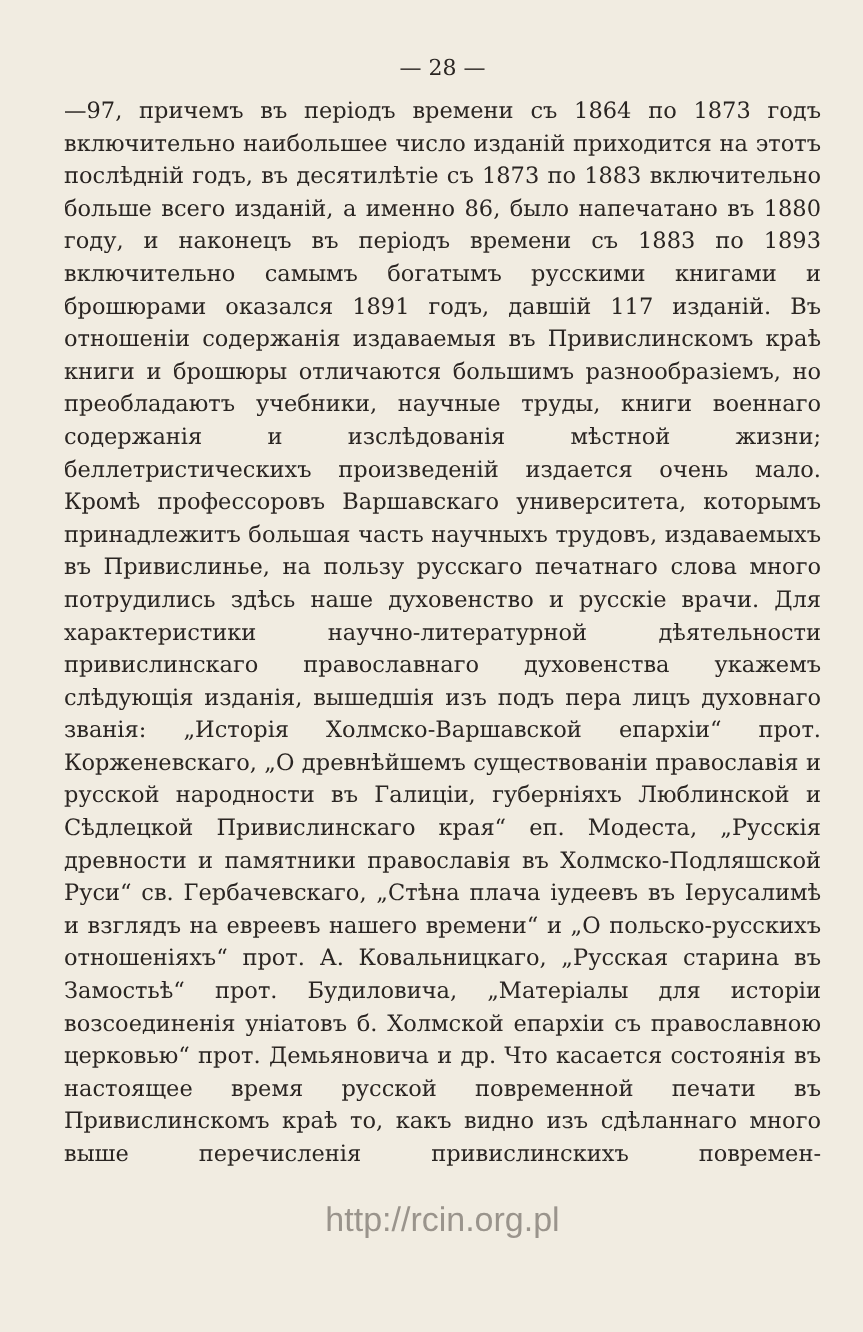— 28 —
—97, причемъ въ періодъ времени съ 1864 по 1873 годъ включительно наибольшее число изданій приходится на этотъ послѣдній годъ, въ десятилѣтіе съ 1873 по 1883 включительно больше всего изданій, а именно 86, было напечатано въ 1880 году, и наконецъ въ періодъ времени съ 1883 по 1893 включительно самымъ богатымъ русскими книгами и брошюрами оказался 1891 годъ, давшій 117 изданій. Въ отношеніи содержанія издаваемыя въ Привислинскомъ краѣ книги и брошюры отличаются большимъ разнообразіемъ, но преобладаютъ учебники, научные труды, книги военнаго содержанія и изслѣдованія мѣстной жизни; беллетристическихъ произведеній издается очень мало. Кромѣ профессоровъ Варшавскаго университета, которымъ принадлежитъ большая часть научныхъ трудовъ, издаваемыхъ въ Привислинье, на пользу русскаго печатнаго слова много потрудились здѣсь наше духовенство и русскіе врачи. Для характеристики научно-литературной дѣятельности привислинскаго православнаго духовенства укажемъ слѣдующія изданія, вышедшія изъ подъ пера лицъ духовнаго званія: „Исторія Холмско-Варшавской епархіи“ прот. Корженевскаго, „О древнѣйшемъ существованіи православія и русской народности въ Галиціи, губерніяхъ Люблинской и Сѣдлецкой Привислинскаго края“ еп. Модеста, „Русскія древности и памятники православія въ Холмско-Подляшской Руси“ св. Гербачевскаго, „Стѣна плача іудеевъ въ Іерусалимѣ и взглядъ на евреевъ нашего времени“ и „О польско-русскихъ отношеніяхъ“ прот. А. Ковальницкаго, „Русская старина въ Замостьѣ“ прот. Будиловича, „Матеріалы для исторіи возсоединенія уніатовъ б. Холмской епархіи съ православною церковью“ прот. Демьяновича и др. Что касается состоянія въ настоящее время русской повременной печати въ Привислинскомъ краѣ то, какъ видно изъ сдѣланнаго много выше перечисленія привислинскихъ повремен-
http://rcin.org.pl